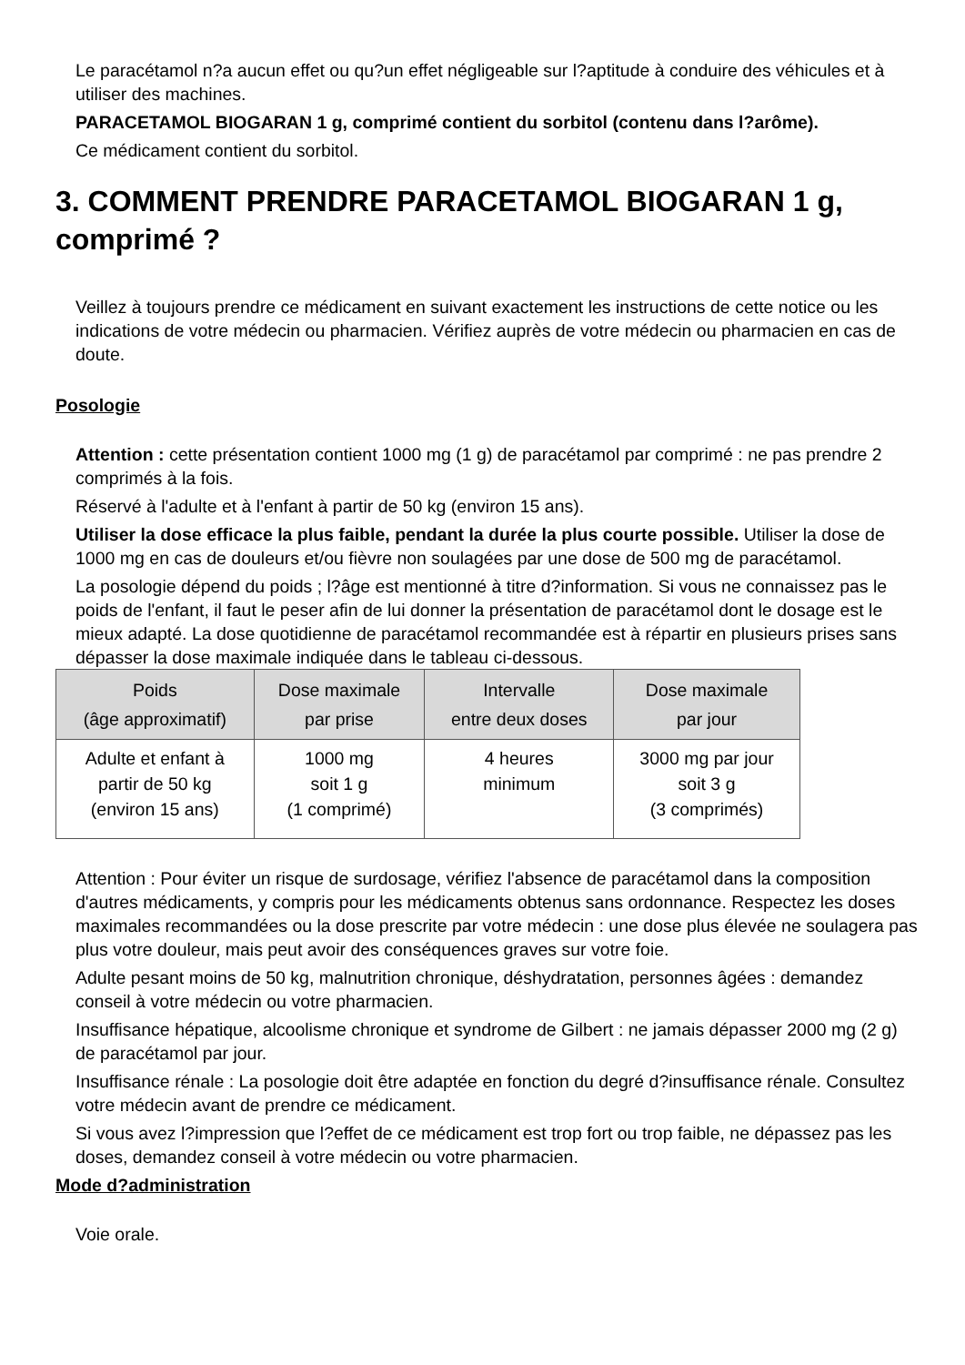Le paracétamol n?a aucun effet ou qu?un effet négligeable sur l?aptitude à conduire des véhicules et à utiliser des machines.
PARACETAMOL BIOGARAN 1 g, comprimé contient du sorbitol (contenu dans l?arôme).
Ce médicament contient du sorbitol.
3. COMMENT PRENDRE PARACETAMOL BIOGARAN 1 g, comprimé ?
Veillez à toujours prendre ce médicament en suivant exactement les instructions de cette notice ou les indications de votre médecin ou pharmacien. Vérifiez auprès de votre médecin ou pharmacien en cas de doute.
Posologie
Attention : cette présentation contient 1000 mg (1 g) de paracétamol par comprimé : ne pas prendre 2 comprimés à la fois.
Réservé à l'adulte et à l'enfant à partir de 50 kg (environ 15 ans).
Utiliser la dose efficace la plus faible, pendant la durée la plus courte possible. Utiliser la dose de 1000 mg en cas de douleurs et/ou fièvre non soulagées par une dose de 500 mg de paracétamol.
La posologie dépend du poids ; l?âge est mentionné à titre d?information. Si vous ne connaissez pas le poids de l'enfant, il faut le peser afin de lui donner la présentation de paracétamol dont le dosage est le mieux adapté. La dose quotidienne de paracétamol recommandée est à répartir en plusieurs prises sans dépasser la dose maximale indiquée dans le tableau ci-dessous.
| Poids (âge approximatif) | Dose maximale par prise | Intervalle entre deux doses | Dose maximale par jour |
| --- | --- | --- | --- |
| Adulte et enfant à partir de 50 kg (environ 15 ans) | 1000 mg soit 1 g (1 comprimé) | 4 heures minimum | 3000 mg par jour soit 3 g (3 comprimés) |
Attention : Pour éviter un risque de surdosage, vérifiez l'absence de paracétamol dans la composition d'autres médicaments, y compris pour les médicaments obtenus sans ordonnance. Respectez les doses maximales recommandées ou la dose prescrite par votre médecin : une dose plus élevée ne soulagera pas plus votre douleur, mais peut avoir des conséquences graves sur votre foie.
Adulte pesant moins de 50 kg, malnutrition chronique, déshydratation, personnes âgées : demandez conseil à votre médecin ou votre pharmacien.
Insuffisance hépatique, alcoolisme chronique et syndrome de Gilbert : ne jamais dépasser 2000 mg (2 g) de paracétamol par jour.
Insuffisance rénale : La posologie doit être adaptée en fonction du degré d?insuffisance rénale. Consultez votre médecin avant de prendre ce médicament.
Si vous avez l?impression que l?effet de ce médicament est trop fort ou trop faible, ne dépassez pas les doses, demandez conseil à votre médecin ou votre pharmacien.
Mode d?administration
Voie orale.